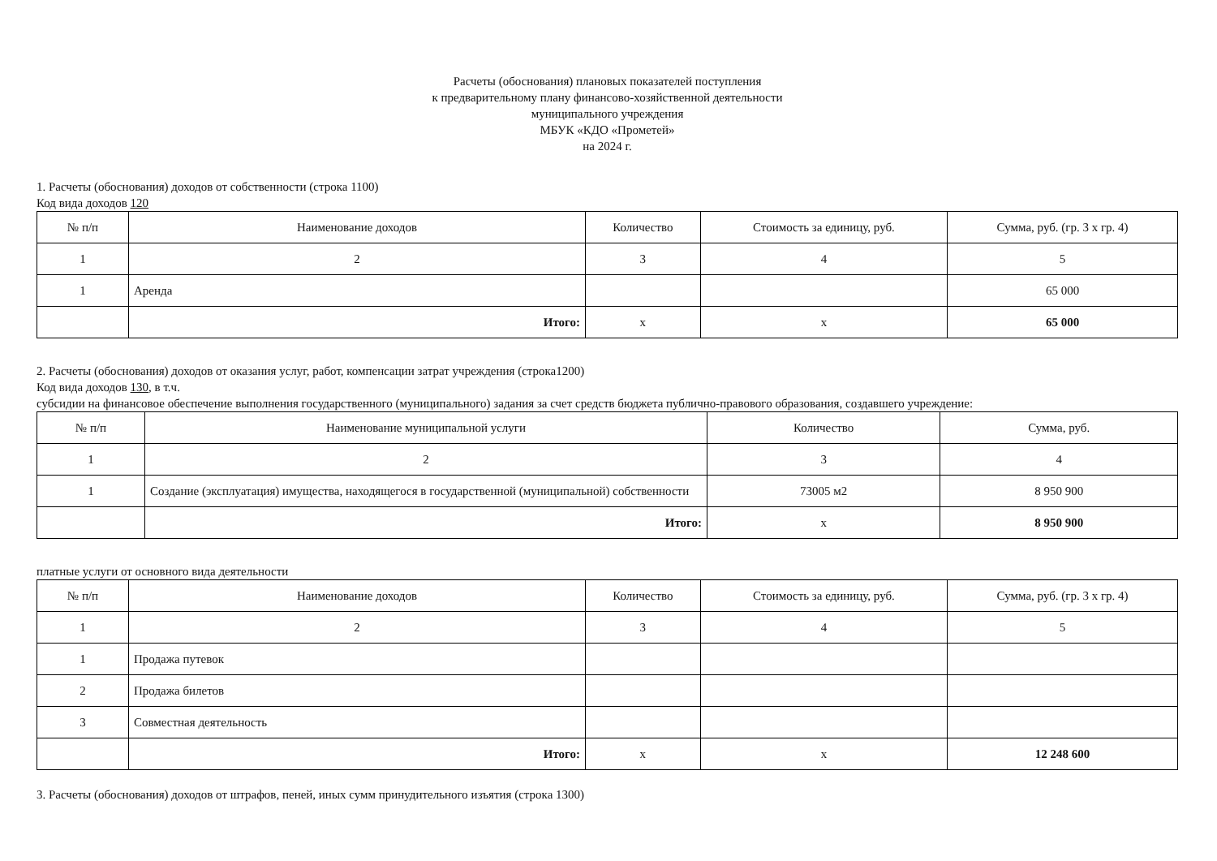Расчеты (обоснования) плановых показателей поступления
к предварительному плану финансово-хозяйственной деятельности
муниципального учреждения
МБУК «КДО «Прометей»
на 2024 г.
1. Расчеты (обоснования) доходов от собственности (строка 1100)
Код вида доходов 120
| № п/п | Наименование доходов | Количество | Стоимость за единицу, руб. | Сумма, руб. (гр. 3 х гр. 4) |
| --- | --- | --- | --- | --- |
| 1 | 2 | 3 | 4 | 5 |
| 1 | Аренда | | | 65 000 |
| | Итого: | х | х | 65 000 |
2. Расчеты (обоснования) доходов от оказания услуг, работ, компенсации затрат учреждения (строка1200)
Код вида доходов 130, в т.ч.
субсидии на финансовое обеспечение выполнения государственного (муниципального) задания за счет средств бюджета публично-правового образования, создавшего учреждение:
| № п/п | Наименование муниципальной услуги | Количество | Сумма, руб. |
| --- | --- | --- | --- |
| 1 | 2 | 3 | 4 |
| 1 | Создание (эксплуатация) имущества, находящегося в государственной (муниципальной) собственности | 73005 м2 | 8 950 900 |
| | Итого: | х | 8 950 900 |
платные услуги от основного вида деятельности
| № п/п | Наименование доходов | Количество | Стоимость за единицу, руб. | Сумма, руб. (гр. 3 х гр. 4) |
| --- | --- | --- | --- | --- |
| 1 | 2 | 3 | 4 | 5 |
| 1 | Продажа путевок | | | |
| 2 | Продажа билетов | | | |
| 3 | Совместная деятельность | | | |
| | Итого: | х | х | 12 248 600 |
3. Расчеты (обоснования) доходов от штрафов, пеней, иных сумм принудительного изъятия (строка 1300)